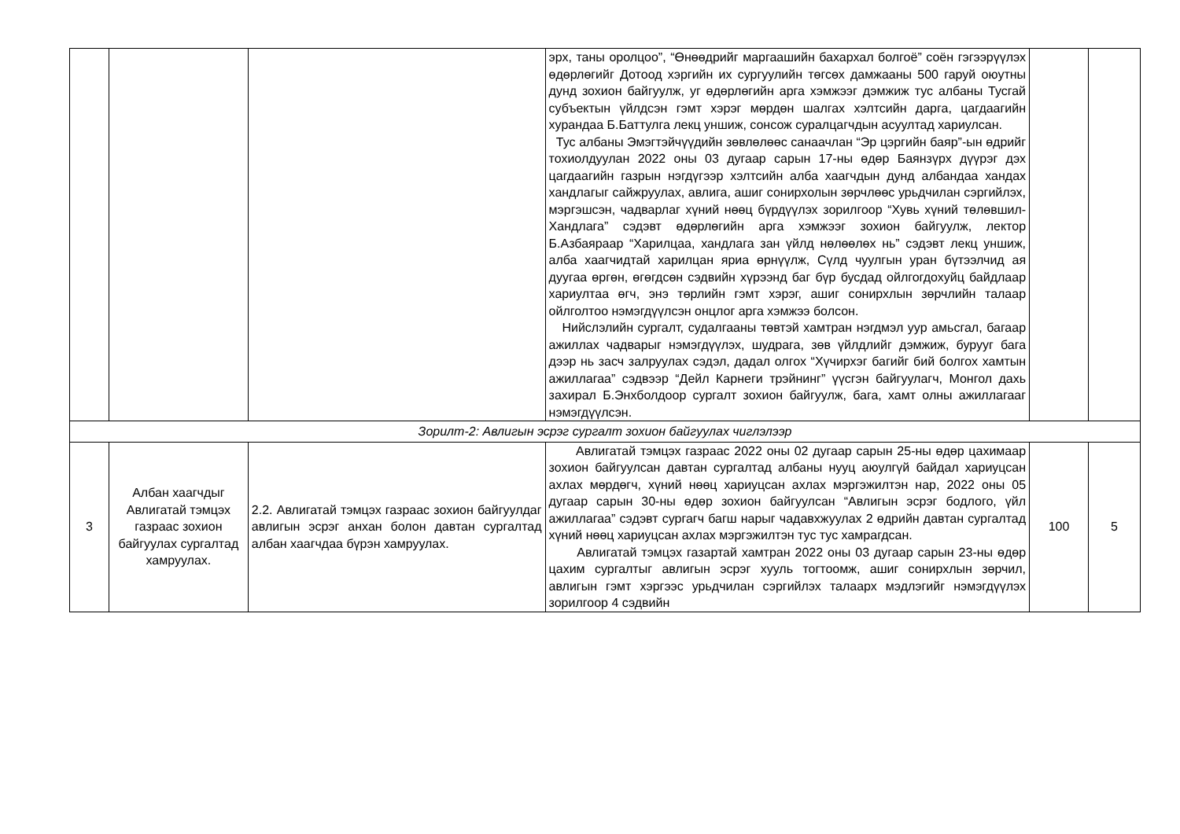| | | | эрх, таны оролцоо”, “Өнөөдрийг маргаашийн бахархал болгоё” соён гэгээрүүлэх өдөрлөгийг Дотоод хэргийн их сургуулийн төгсөх дамжааны 500 гаруй оюутны дунд зохион байгуулж, уг өдөрлөгийн арга хэмжээг дэмжиж тус албаны Тусгай субъектын үйлдсэн гэмт хэрэг мөрдөн шалгах хэлтсийн дарга, цагдаагийн хурандаа Б.Баттулга лекц уншиж, сонсож суралцагчдын асуултад хариулсан. Тус албаны Эмэгтэйчүүдийн зөвлөлөөс санаачлан “Эр цэргийн баяр”-ын өдрийг тохиолдуулан 2022 оны 03 дугаар сарын 17-ны өдөр Баянзүрх дүүрэг дэх цагдаагийн газрын нэгдүгээр хэлтсийн алба хаагчдын дунд албандаа хандах хандлагыг сайжруулах, авлига, ашиг сонирхолын зөрчлөөс урьдчилан сэргийлэх, мэргэшсэн, чадварлаг хүний нөөц бүрдүүлэх зорилгоор “Хувь хүний төлөвшил-Хандлага” сэдэвт өдөрлөгийн арга хэмжээг зохион байгуулж, лектор Б.Азбаяраар “Харилцаа, хандлага зан үйлд нөлөөлөх нь” сэдэвт лекц уншиж, алба хаагчидтай харилцан яриа өрнүүлж, Сүлд чуулгын уран бүтээлчид ая дуугаа өргөн, өгөгдсөн сэдвийн хүрээнд баг бүр бусдад ойлгогдохуйц байдлаар хариултаа өгч, энэ төрлийн гэмт хэрэг, ашиг сонирхлын зөрчлийн талаар ойлголтоо нэмэгдүүлсэн онцлог арга хэмжээ болсон. Нийслэлийн сургалт, судалгааны төвтэй хамтран нэгдмэл уур амьсгал, багаар ажиллах чадварыг нэмэгдүүлэх, шудрага, зөв үйлдлийг дэмжиж, бурууг бага дээр нь засч залруулах сэдэл, дадал олгох “Хүчирхэг багийг бий болгох хамтын ажиллагаа” сэдвээр “Дейл Карнеги трэйнинг” үүсгэн байгуулагч, Монгол дахь захирал Б.Энхболдоор сургалт зохион байгуулж, бага, хамт олны ажиллагааг нэмэгдүүлсэн. | | |
| Зорилт-2: Авлигын эсрэг сургалт зохион байгуулах чиглэлээр | | | | | |
| 3 | Албан хаагчдыг Авлигатай тэмцэх газраас зохион байгуулах сургалтад хамруулах. | 2.2. Авлигатай тэмцэх газраас зохион байгуулдаг авлигын эсрэг анхан болон давтан сургалтад албан хаагчдаа бүрэн хамруулах. | Авлигатай тэмцэх газраас 2022 оны 02 дугаар сарын 25-ны өдөр цахимаар зохион байгуулсан давтан сургалтад албаны нууц аюулгүй байдал хариуцсан ахлах мөрдөгч, хүний нөөц хариуцсан ахлах мэргэжилтэн нар, 2022 оны 05 дугаар сарын 30-ны өдөр зохион байгуулсан “Авлигын эсрэг бодлого, үйл ажиллагаа” сэдэвт сургагч багш нарыг чадавхжуулах 2 өдрийн давтан сургалтад хүний нөөц хариуцсан ахлах мэргэжилтэн тус тус хамрагдсан. Авлигатай тэмцэх газартай хамтран 2022 оны 03 дугаар сарын 23-ны өдөр цахим сургалтыг авлигын эсрэг хууль тогтоомж, ашиг сонирхлын зөрчил, авлигын гэмт хэргээс урьдчилан сэргийлэх талаарх мэдлэгийг нэмэгдүүлэх зорилгоор 4 сэдвийн | 100 | 5 |